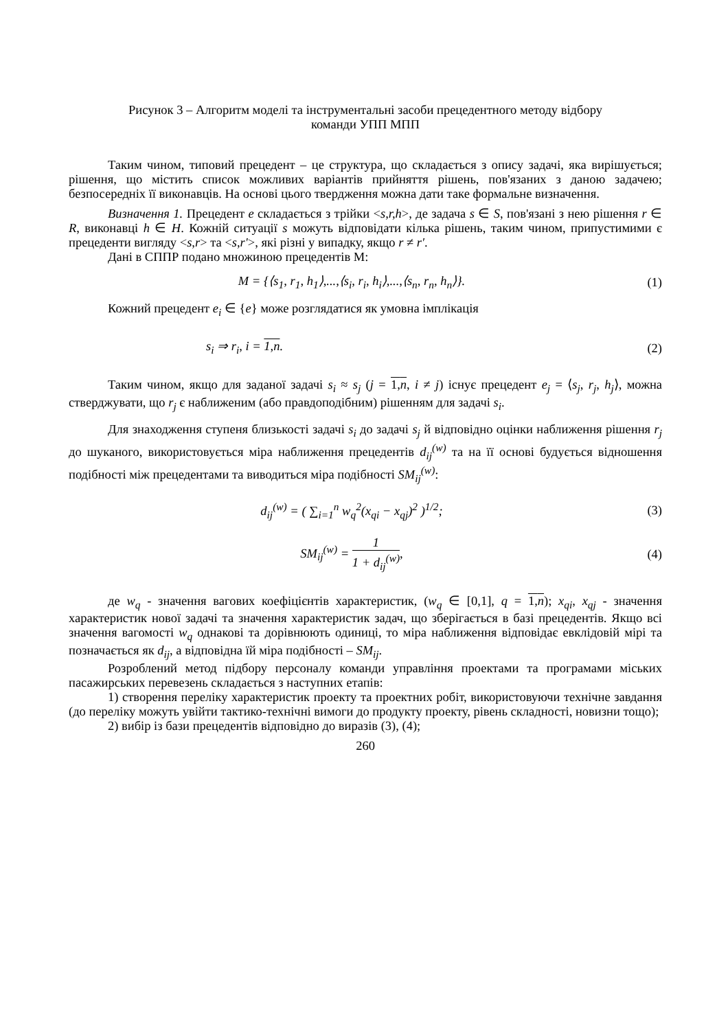Рисунок 3 – Алгоритм моделі та інструментальні засоби прецедентного методу відбору
команди УПП МПП
Таким чином, типовий прецедент – це структура, що складається з опису задачі, яка вирішується; рішення, що містить список можливих варіантів прийняття рішень, пов'язаних з даною задачею; безпосередніх її виконавців. На основі цього твердження можна дати таке формальне визначення.
Визначення 1. Прецедент e складається з трійки <s,r,h>, де задача s ∈ S, пов'язані з нею рішення r ∈ R, виконавці h ∈ H. Кожній ситуації s можуть відповідати кілька рішень, таким чином, припустимими є прецеденти вигляду <s,r> та <s,r'>, які різні у випадку, якщо r ≠ r′.
Дані в СППР подано множиною прецедентів М:
M = {⟨s<sub>1</sub>, r<sub>1</sub>, h<sub>1</sub>⟩,...,⟨s<sub>i</sub>, r<sub>i</sub>, h<sub>i</sub>⟩,...,⟨s<sub>n</sub>, r<sub>n</sub>, h<sub>n</sub>⟩}.
(1)
Кожний прецедент e<sub>i</sub> ∈ {e} може розглядатися як умовна імплікація
s<sub>i</sub> ⇒ r<sub>i</sub>, i = 1,n. (2)
Таким чином, якщо для заданої задачі s<sub>i</sub> ≈ s<sub>j</sub> (j = 1,n, i ≠ j) існує прецедент e<sub>j</sub> = ⟨s<sub>j</sub>, r<sub>j</sub>, h<sub>j</sub>⟩, можна стверджувати, що r<sub>j</sub> є наближеним (або правдоподібним) рішенням для задачі s<sub>i</sub>.
Для знаходження ступеня близькості задачі s<sub>i</sub> до задачі s<sub>j</sub> й відповідно оцінки наближення рішення r<sub>j</sub> до шуканого, використовується міра наближення прецедентів d<sub>ij</sub><sup>(w)</sup> та на її основі будується відношення подібності між прецедентами та виводиться міра подібності SM<sub>ij</sub><sup>(w)</sup>:
d<sub>ij</sub><sup>(w)</sup> = ( ∑<sub>i=1</sub><sup>n</sup> w<sub>q</sub><sup>2</sup>(x<sub>qi</sub> − x<sub>qj</sub>)<sup>2</sup> )<sup>1/2</sup>;
(3)
SM<sub>ij</sub><sup>(w)</sup> = 1 1 + d<sub>ij</sub><sup>(w)</sup>, (4)
де w<sub>q</sub> - значення вагових коефіцієнтів характеристик, (w<sub>q</sub> ∈ [0,1], q = 1,n); x<sub>qi</sub>, x<sub>qj</sub> - значення характеристик нової задачі та значення характеристик задач, що зберігається в базі прецедентів. Якщо всі значення вагомості w<sub>q</sub> однакові та дорівнюють одиниці, то міра наближення відповідає евклідовій мірі та позначається як d<sub>ij</sub>, а відповідна їй міра подібності – SM<sub>ij</sub>.
Розроблений метод підбору персоналу команди управління проектами та програмами міських пасажирських перевезень складається з наступних етапів:
1) створення переліку характеристик проекту та проектних робіт, використовуючи технічне завдання (до переліку можуть увійти тактико-технічні вимоги до продукту проекту, рівень складності, новизни тощо);
2) вибір із бази прецедентів відповідно до виразів (3), (4);
260